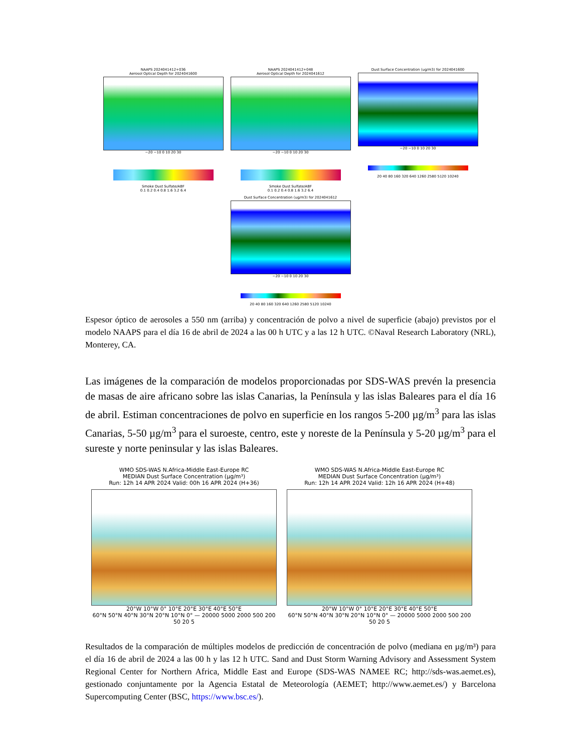NAAPS 2024041412+036
Aerosol Optical Depth for 2024041600
−20 −10 0 10 20 30
Smoke Dust Sulfate/ABF
0.1 0.2 0.4 0.8 1.6 3.2 6.4
NAAPS 2024041412+048
Aerosol Optical Depth for 2024041612
−20 −10 0 10 20 30
Smoke Dust Sulfate/ABF
0.1 0.2 0.4 0.8 1.6 3.2 6.4
Dust Surface Concentration (ug/m3) for 2024041600
−20 −10 0 10 20 30
20 40 80 160 320 640 1260 2580 5120 10240
Dust Surface Concentration (ug/m3) for 2024041612
−20 −10 0 10 20 30
20 40 80 160 320 640 1260 2580 5120 10240
Espesor óptico de aerosoles a 550 nm (arriba) y concentración de polvo a nivel de superficie (abajo) previstos por el modelo NAAPS para el día 16 de abril de 2024 a las 00 h UTC y a las 12 h UTC. ©Naval Research Laboratory (NRL), Monterey, CA.
Las imágenes de la comparación de modelos proporcionadas por SDS-WAS prevén la presencia de masas de aire africano sobre las islas Canarias, la Península y las islas Baleares para el día 16 de abril. Estiman concentraciones de polvo en superficie en los rangos 5-200 µg/m<sup>3</sup> para las islas Canarias, 5-50 µg/m<sup>3</sup> para el suroeste, centro, este y noreste de la Península y 5-20 µg/m<sup>3</sup> para el sureste y norte peninsular y las islas Baleares.
WMO SDS-WAS N.Africa-Middle East-Europe RC
MEDIAN Dust Surface Concentration (µg/m³)
Run: 12h 14 APR 2024 Valid: 00h 16 APR 2024 (H+36)
20°W 10°W 0° 10°E 20°E 30°E 40°E 50°E
60°N 50°N 40°N 30°N 20°N 10°N 0° — 20000 5000 2000 500 200 50 20 5
WMO SDS-WAS N.Africa-Middle East-Europe RC
MEDIAN Dust Surface Concentration (µg/m³)
Run: 12h 14 APR 2024 Valid: 12h 16 APR 2024 (H+48)
20°W 10°W 0° 10°E 20°E 30°E 40°E 50°E
60°N 50°N 40°N 30°N 20°N 10°N 0° — 20000 5000 2000 500 200 50 20 5
Resultados de la comparación de múltiples modelos de predicción de concentración de polvo (mediana en µg/m³) para el día 16 de abril de 2024 a las 00 h y las 12 h UTC. Sand and Dust Storm Warning Advisory and Assessment System Regional Center for Northern Africa, Middle East and Europe (SDS-WAS NAMEE RC; http://sds-was.aemet.es), gestionado conjuntamente por la Agencia Estatal de Meteorología (AEMET; http://www.aemet.es/) y Barcelona Supercomputing Center (BSC, https://www.bsc.es/).